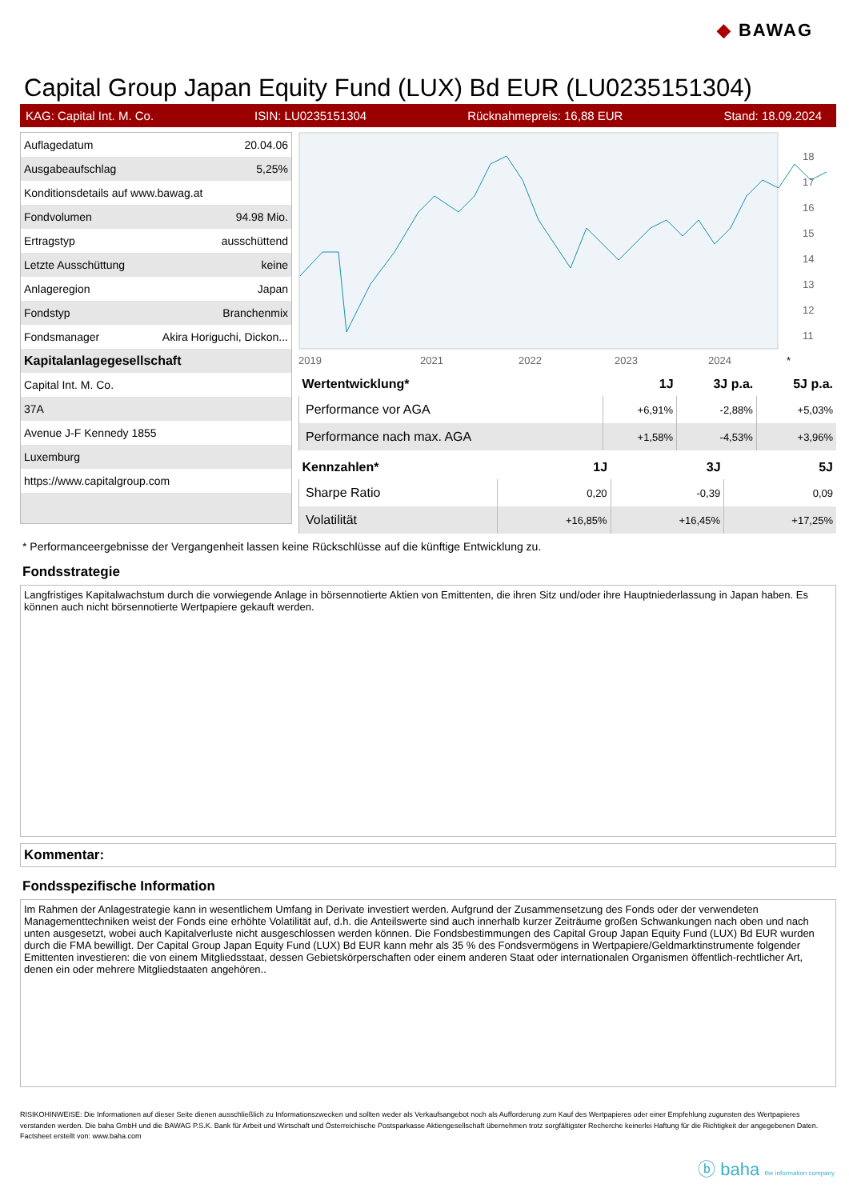◆ BAWAG
Capital Group Japan Equity Fund (LUX) Bd EUR (LU0235151304)
KAG: Capital Int. M. Co. ISIN: LU0235151304 Rücknahmepreis: 16,88 EUR Stand: 18.09.2024
| Auflagedatum | 20.04.06 |
| Ausgabeaufschlag | 5,25% |
| Konditionsdetails auf www.bawag.at | |
| Fondvolumen | 94.98 Mio. |
| Ertragstyp | ausschüttend |
| Letzte Ausschüttung | keine |
| Anlageregion | Japan |
| Fondstyp | Branchenmix |
| Fondsmanager | Akira Horiguchi, Dickon... |
| Kapitalanlagegesellschaft | |
| Capital Int. M. Co. | |
| 37A | |
| Avenue J-F Kennedy 1855 | |
| Luxemburg | |
| https://www.capitalgroup.com | |
2019
2021
2022
2023
2024
*
18
17
16
15
14
13
12
11
| Wertentwicklung* | 1J | 3J p.a. | 5J p.a. |
| --- | --- | --- | --- |
| Performance vor AGA | +6,91% | -2,88% | +5,03% |
| Performance nach max. AGA | +1,58% | -4,53% | +3,96% |
| Kennzahlen* | 1J | 3J | 5J |
| --- | --- | --- | --- |
| Sharpe Ratio | 0,20 | -0,39 | 0,09 |
| Volatilität | +16,85% | +16,45% | +17,25% |
* Performanceergebnisse der Vergangenheit lassen keine Rückschlüsse auf die künftige Entwicklung zu.
Fondsstrategie
Langfristiges Kapitalwachstum durch die vorwiegende Anlage in börsennotierte Aktien von Emittenten, die ihren Sitz und/oder ihre Hauptniederlassung in Japan haben. Es können auch nicht börsennotierte Wertpapiere gekauft werden.
Kommentar:
Fondsspezifische Information
Im Rahmen der Anlagestrategie kann in wesentlichem Umfang in Derivate investiert werden. Aufgrund der Zusammensetzung des Fonds oder der verwendeten Managementtechniken weist der Fonds eine erhöhte Volatilität auf, d.h. die Anteilswerte sind auch innerhalb kurzer Zeiträume großen Schwankungen nach oben und nach unten ausgesetzt, wobei auch Kapitalverluste nicht ausgeschlossen werden können. Die Fondsbestimmungen des Capital Group Japan Equity Fund (LUX) Bd EUR wurden durch die FMA bewilligt. Der Capital Group Japan Equity Fund (LUX) Bd EUR kann mehr als 35 % des Fondsvermögens in Wertpapiere/Geldmarktinstrumente folgender Emittenten investieren: die von einem Mitgliedsstaat, dessen Gebietskörperschaften oder einem anderen Staat oder internationalen Organismen öffentlich-rechtlicher Art, denen ein oder mehrere Mitgliedstaaten angehören..
RISIKOHINWEISE: Die Informationen auf dieser Seite dienen ausschließlich zu Informationszwecken und sollten weder als Verkaufsangebot noch als Aufforderung zum Kauf des Wertpapieres oder einer Empfehlung zugunsten des Wertpapieres verstanden werden. Die baha GmbH und die BAWAG P.S.K. Bank für Arbeit und Wirtschaft und Österreichische Postsparkasse Aktiengesellschaft übernehmen trotz sorgfältigster Recherche keinerlei Haftung für die Richtigkeit der angegebenen Daten.
Factsheet erstellt von: www.baha.com
ⓑ baha the information company